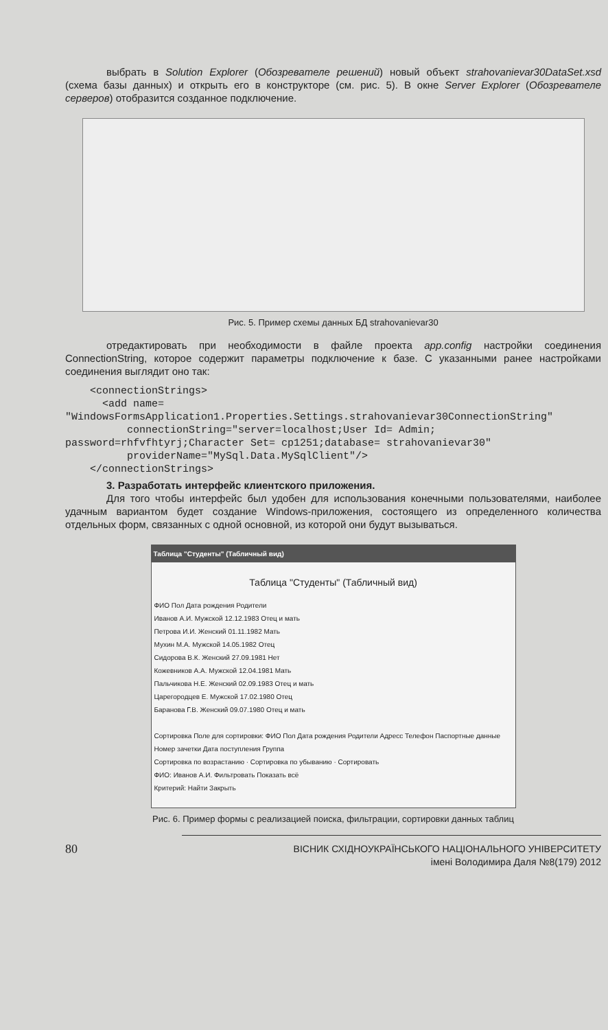выбрать в Solution Explorer (Обозревателе решений) новый объект strahovanievar30DataSet.xsd (схема базы данных) и открыть его в конструкторе (см. рис. 5). В окне Server Explorer (Обозревателе серверов) отобразится созданное подключение.
Рис. 5. Пример схемы данных БД strahovanievar30
отредактировать при необходимости в файле проекта app.config настройки соединения ConnectionString, которое содержит параметры подключение к базе. С указанными ранее настройками соединения выглядит оно так:
    <connectionStrings>
      <add name=
"WindowsFormsApplication1.Properties.Settings.strahovanievar30ConnectionString"
          connectionString="server=localhost;User Id= Admin;
password=rhfvfhtyrj;Character Set= cp1251;database= strahovanievar30"
          providerName="MySql.Data.MySqlClient"/>
    </connectionStrings>
3. Разработать интерфейс клиентского приложения.
Для того чтобы интерфейс был удобен для использования конечными пользователями, наиболее удачным вариантом будет создание Windows-приложения, состоящего из определенного количества отдельных форм, связанных с одной основной, из которой они будут вызываться.
Таблица "Студенты" (Табличный вид)
Таблица "Студенты" (Табличный вид)
ФИО Пол Дата рождения Родители
Иванов А.И. Мужской 12.12.1983 Отец и мать
Петрова И.И. Женский 01.11.1982 Мать
Мухин М.А. Мужской 14.05.1982 Отец
Сидорова В.К. Женский 27.09.1981 Нет
Кожевников А.А. Мужской 12.04.1981 Мать
Пальчикова Н.Е. Женский 02.09.1983 Отец и мать
Царегородцев Е. Мужской 17.02.1980 Отец
Баранова Г.В. Женский 09.07.1980 Отец и мать
Сортировка Поле для сортировки: ФИО Пол Дата рождения Родители Адресс Телефон Паспортные данные Номер зачетки Дата поступления Группа
Сортировка по возрастанию · Сортировка по убыванию · Сортировать
ФИО: Иванов А.И. Фильтровать Показать всё
Критерий: Найти Закрыть
Рис. 6. Пример формы с реализацией поиска, фильтрации, сортировки данных таблиц
80 ВІСНИК СХІДНОУКРАЇНСЬКОГО НАЦІОНАЛЬНОГО УНІВЕРСИТЕТУ
імені Володимира Даля №8(179) 2012